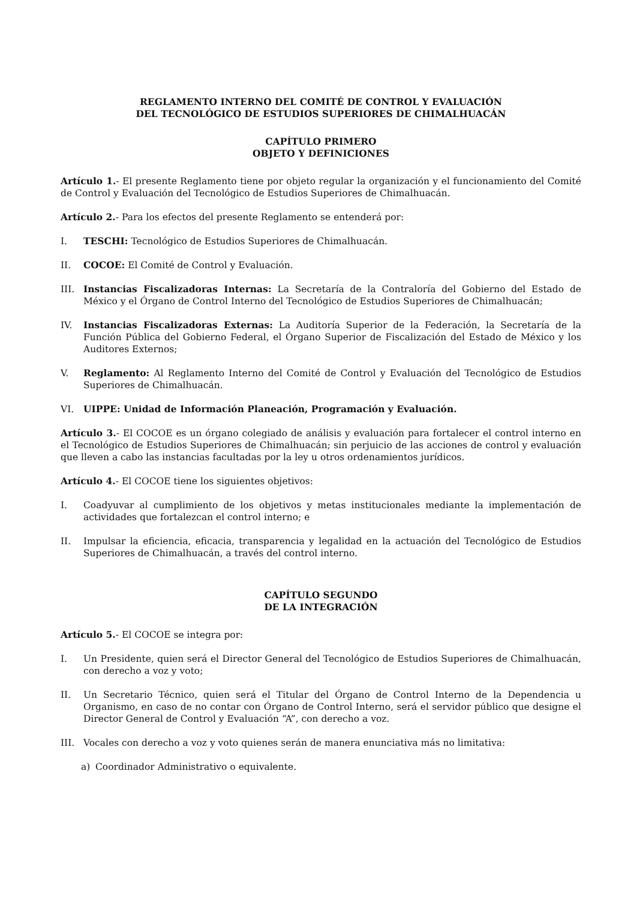REGLAMENTO INTERNO DEL COMITÉ DE CONTROL Y EVALUACIÓN
DEL TECNOLÓGICO DE ESTUDIOS SUPERIORES DE CHIMALHUACÁN
CAPÍTULO PRIMERO
OBJETO Y DEFINICIONES
Artículo 1.- El presente Reglamento tiene por objeto regular la organización y el funcionamiento del Comité de Control y Evaluación del Tecnológico de Estudios Superiores de Chimalhuacán.
Artículo 2.- Para los efectos del presente Reglamento se entenderá por:
I. TESCHI: Tecnológico de Estudios Superiores de Chimalhuacán.
II. COCOE: El Comité de Control y Evaluación.
III. Instancias Fiscalizadoras Internas: La Secretaría de la Contraloría del Gobierno del Estado de México y el Órgano de Control Interno del Tecnológico de Estudios Superiores de Chimalhuacán;
IV. Instancias Fiscalizadoras Externas: La Auditoría Superior de la Federación, la Secretaría de la Función Pública del Gobierno Federal, el Órgano Superior de Fiscalización del Estado de México y los Auditores Externos;
V. Reglamento: Al Reglamento Interno del Comité de Control y Evaluación del Tecnológico de Estudios Superiores de Chimalhuacán.
VI. UIPPE: Unidad de Información Planeación, Programación y Evaluación.
Artículo 3.- El COCOE es un órgano colegiado de análisis y evaluación para fortalecer el control interno en el Tecnológico de Estudios Superiores de Chimalhuacán; sin perjuicio de las acciones de control y evaluación que lleven a cabo las instancias facultadas por la ley u otros ordenamientos jurídicos.
Artículo 4.- El COCOE tiene los siguientes objetivos:
I. Coadyuvar al cumplimiento de los objetivos y metas institucionales mediante la implementación de actividades que fortalezcan el control interno; e
II. Impulsar la eficiencia, eficacia, transparencia y legalidad en la actuación del Tecnológico de Estudios Superiores de Chimalhuacán, a través del control interno.
CAPÍTULO SEGUNDO
DE LA INTEGRACIÓN
Artículo 5.- El COCOE se integra por:
I. Un Presidente, quien será el Director General del Tecnológico de Estudios Superiores de Chimalhuacán, con derecho a voz y voto;
II. Un Secretario Técnico, quien será el Titular del Órgano de Control Interno de la Dependencia u Organismo, en caso de no contar con Órgano de Control Interno, será el servidor público que designe el Director General de Control y Evaluación “A”, con derecho a voz.
III. Vocales con derecho a voz y voto quienes serán de manera enunciativa más no limitativa:
a) Coordinador Administrativo o equivalente.